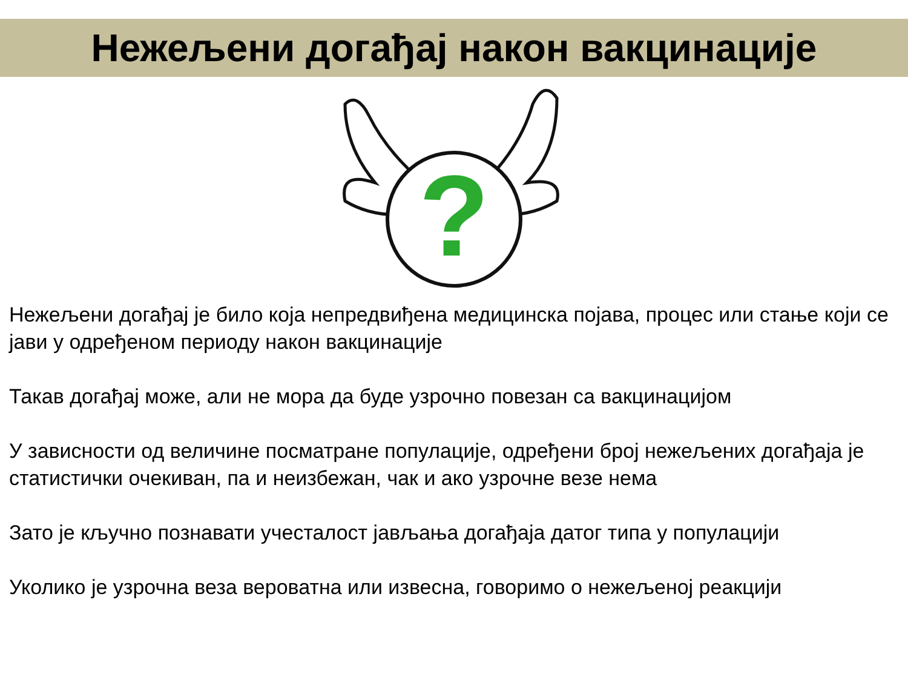Нежељени догађај након вакцинације
?
Нежељени догађај је било која непредвиђена медицинска појава, процес или стање који се јави у одређеном периоду након вакцинације
Такав догађај може, али не мора да буде узрочно повезан са вакцинацијом
У зависности од величине посматране популације, одређени број нежељених догађаја је статистички очекиван, па и неизбежан, чак и ако узрочне везе нема
Зато је кључно познавати учесталост јављања догађаја датог типа у популацији
Уколико је узрочна веза вероватна или извесна, говоримо о нежељеној реакцији